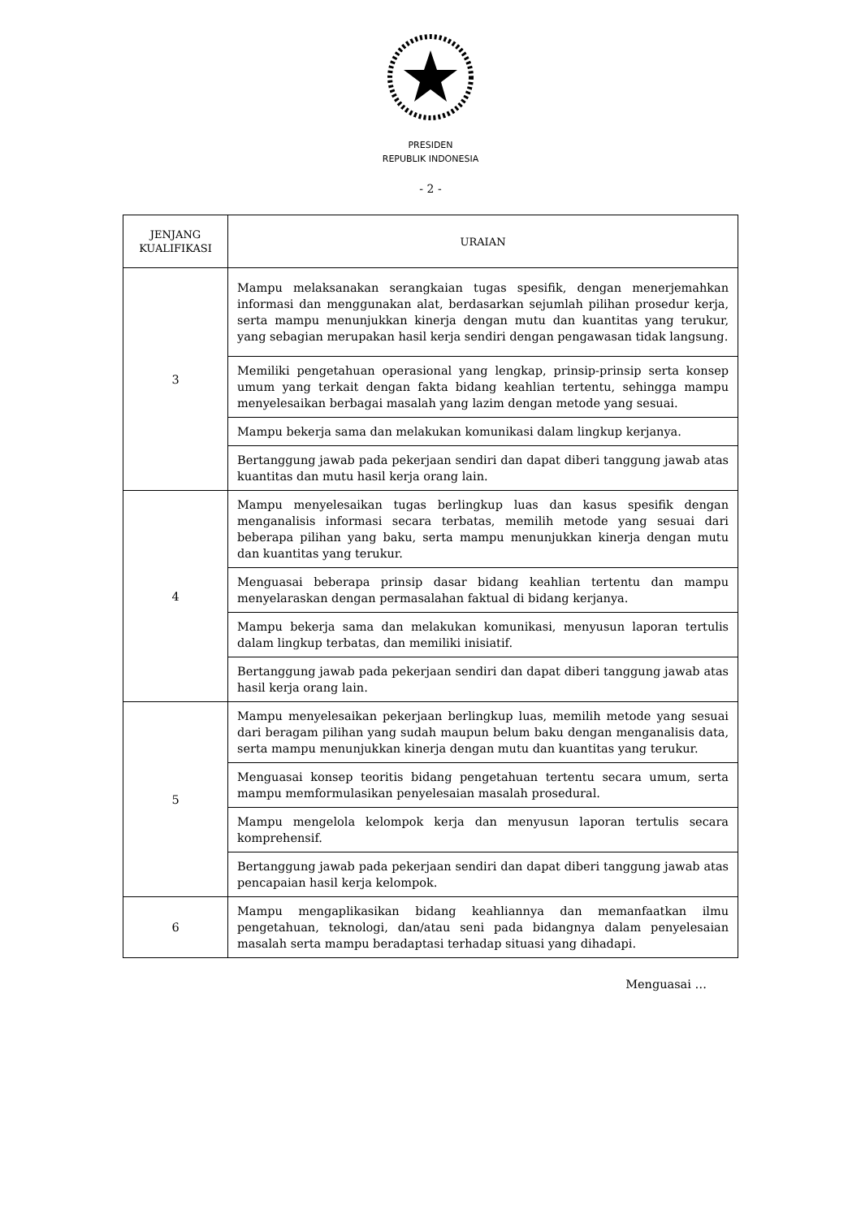PRESIDEN
REPUBLIK INDONESIA
- 2 -
| JENJANG KUALIFIKASI | URAIAN |
| --- | --- |
| 3 | Mampu melaksanakan serangkaian tugas spesifik, dengan menerjemahkan informasi dan menggunakan alat, berdasarkan sejumlah pilihan prosedur kerja, serta mampu menunjukkan kinerja dengan mutu dan kuantitas yang terukur, yang sebagian merupakan hasil kerja sendiri dengan pengawasan tidak langsung. |
| | Memiliki pengetahuan operasional yang lengkap, prinsip-prinsip serta konsep umum yang terkait dengan fakta bidang keahlian tertentu, sehingga mampu menyelesaikan berbagai masalah yang lazim dengan metode yang sesuai. |
| | Mampu bekerja sama dan melakukan komunikasi dalam lingkup kerjanya. |
| | Bertanggung jawab pada pekerjaan sendiri dan dapat diberi tanggung jawab atas kuantitas dan mutu hasil kerja orang lain. |
| 4 | Mampu menyelesaikan tugas berlingkup luas dan kasus spesifik dengan menganalisis informasi secara terbatas, memilih metode yang sesuai dari beberapa pilihan yang baku, serta mampu menunjukkan kinerja dengan mutu dan kuantitas yang terukur. |
| | Menguasai beberapa prinsip dasar bidang keahlian tertentu dan mampu menyelaraskan dengan permasalahan faktual di bidang kerjanya. |
| | Mampu bekerja sama dan melakukan komunikasi, menyusun laporan tertulis dalam lingkup terbatas, dan memiliki inisiatif. |
| | Bertanggung jawab pada pekerjaan sendiri dan dapat diberi tanggung jawab atas hasil kerja orang lain. |
| 5 | Mampu menyelesaikan pekerjaan berlingkup luas, memilih metode yang sesuai dari beragam pilihan yang sudah maupun belum baku dengan menganalisis data, serta mampu menunjukkan kinerja dengan mutu dan kuantitas yang terukur. |
| | Menguasai konsep teoritis bidang pengetahuan tertentu secara umum, serta mampu memformulasikan penyelesaian masalah prosedural. |
| | Mampu mengelola kelompok kerja dan menyusun laporan tertulis secara komprehensif. |
| | Bertanggung jawab pada pekerjaan sendiri dan dapat diberi tanggung jawab atas pencapaian hasil kerja kelompok. |
| 6 | Mampu mengaplikasikan bidang keahliannya dan memanfaatkan ilmu pengetahuan, teknologi, dan/atau seni pada bidangnya dalam penyelesaian masalah serta mampu beradaptasi terhadap situasi yang dihadapi. |
Menguasai …